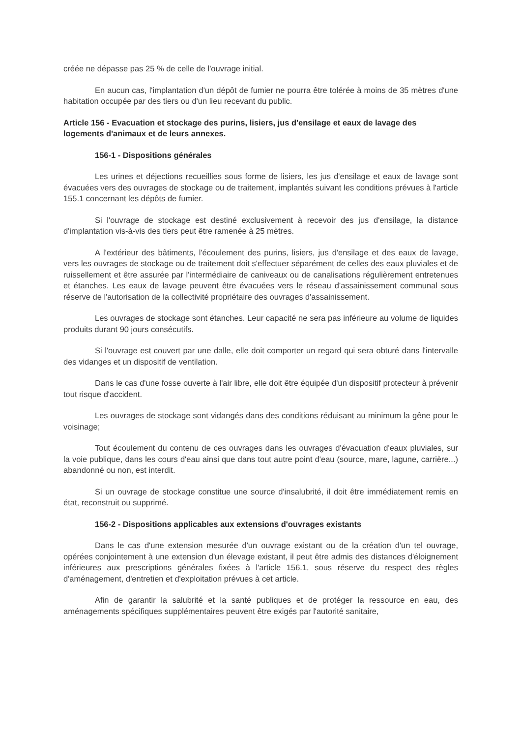créée ne dépasse pas 25 % de celle de l'ouvrage initial.
En aucun cas, l'implantation d'un dépôt de fumier ne pourra être tolérée à moins de 35 mètres d'une habitation occupée par des tiers ou d'un lieu recevant du public.
Article 156 - Evacuation et stockage des purins, lisiers, jus d'ensilage et eaux de lavage des logements d'animaux et de leurs annexes.
156-1 - Dispositions générales
Les urines et déjections recueillies sous forme de lisiers, les jus d'ensilage et eaux de lavage sont évacuées vers des ouvrages de stockage ou de traitement, implantés suivant les conditions prévues à l'article 155.1 concernant les dépôts de fumier.
Si l'ouvrage de stockage est destiné exclusivement à recevoir des jus d'ensilage, la distance d'implantation vis-à-vis des tiers peut être ramenée à 25 mètres.
A l'extérieur des bâtiments, l'écoulement des purins, lisiers, jus d'ensilage et des eaux de lavage, vers les ouvrages de stockage ou de traitement doit s'effectuer séparément de celles des eaux pluviales et de ruissellement et être assurée par l'intermédiaire de caniveaux ou de canalisations régulièrement entretenues et étanches. Les eaux de lavage peuvent être évacuées vers le réseau d'assainissement communal sous réserve de l'autorisation de la collectivité propriétaire des ouvrages d'assainissement.
Les ouvrages de stockage sont étanches. Leur capacité ne sera pas inférieure au volume de liquides produits durant 90 jours consécutifs.
Si l'ouvrage est couvert par une dalle, elle doit comporter un regard qui sera obturé dans l'intervalle des vidanges et un dispositif de ventilation.
Dans le cas d'une fosse ouverte à l'air libre, elle doit être équipée d'un dispositif protecteur à prévenir tout risque d'accident.
Les ouvrages de stockage sont vidangés dans des conditions réduisant au minimum la gêne pour le voisinage;
Tout écoulement du contenu de ces ouvrages dans les ouvrages d'évacuation d'eaux pluviales, sur la voie publique, dans les cours d'eau ainsi que dans tout autre point d'eau (source, mare, lagune, carrière...) abandonné ou non, est interdit.
Si un ouvrage de stockage constitue une source d'insalubrité, il doit être immédiatement remis en état, reconstruit ou supprimé.
156-2 - Dispositions applicables aux extensions d'ouvrages existants
Dans le cas d'une extension mesurée d'un ouvrage existant ou de la création d'un tel ouvrage, opérées conjointement à une extension d'un élevage existant, il peut être admis des distances d'éloignement inférieures aux prescriptions générales fixées à l'article 156.1, sous réserve du respect des règles d'aménagement, d'entretien et d'exploitation prévues à cet article.
Afin de garantir la salubrité et la santé publiques et de protéger la ressource en eau, des aménagements spécifiques supplémentaires peuvent être exigés par l'autorité sanitaire,